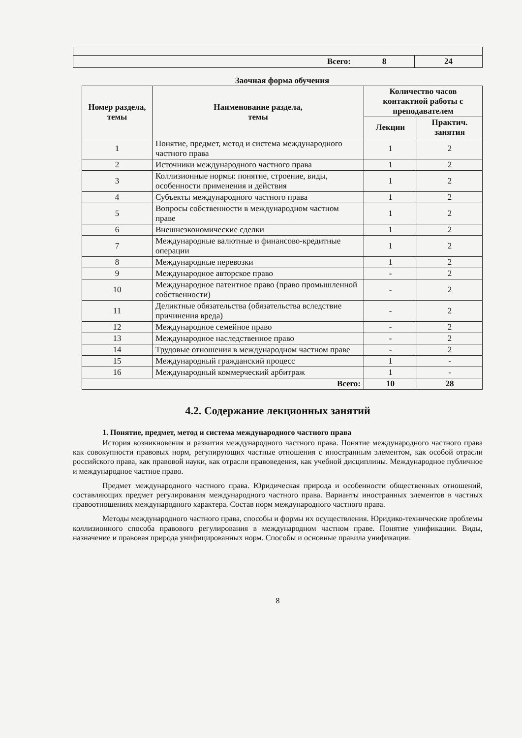| Всего: | 8 | 24 |
Заочная форма обучения
| Номер раздела, темы | Наименование раздела, темы | Количество часов контактной работы с преподавателем | |
| --- | --- | --- | --- |
| | | Лекции | Практич. занятия |
| 1 | Понятие, предмет, метод и система международного частного права | 1 | 2 |
| 2 | Источники международного частного права | 1 | 2 |
| 3 | Коллизионные нормы: понятие, строение, виды, особенности применения и действия | 1 | 2 |
| 4 | Субъекты международного частного права | 1 | 2 |
| 5 | Вопросы собственности в международном частном праве | 1 | 2 |
| 6 | Внешнеэкономические сделки | 1 | 2 |
| 7 | Международные валютные и финансово-кредитные операции | 1 | 2 |
| 8 | Международные перевозки | 1 | 2 |
| 9 | Международное авторское право | - | 2 |
| 10 | Международное патентное право (право промышленной собственности) | - | 2 |
| 11 | Деликтные обязательства (обязательства вследствие причинения вреда) | - | 2 |
| 12 | Международное семейное право | - | 2 |
| 13 | Международное наследственное право | - | 2 |
| 14 | Трудовые отношения в международном частном праве | - | 2 |
| 15 | Международный гражданский процесс | 1 | - |
| 16 | Международный коммерческий арбитраж | 1 | - |
| Всего: | | 10 | 28 |
4.2. Содержание лекционных занятий
1. Понятие, предмет, метод и система международного частного права
История возникновения и развития международного частного права. Понятие международного частного права как совокупности правовых норм, регулирующих частные отношения с иностранным элементом, как особой отрасли российского права, как правовой науки, как отрасли правоведения, как учебной дисциплины. Международное публичное и международное частное право.
Предмет международного частного права. Юридическая природа и особенности общественных отношений, составляющих предмет регулирования международного частного права. Варианты иностранных элементов в частных правоотношениях международного характера. Состав норм международного частного права.
Методы международного частного права, способы и формы их осуществления. Юридико-технические проблемы коллизионного способа правового регулирования в международном частном праве. Понятие унификации. Виды, назначение и правовая природа унифицированных норм. Способы и основные правила унификации.
8